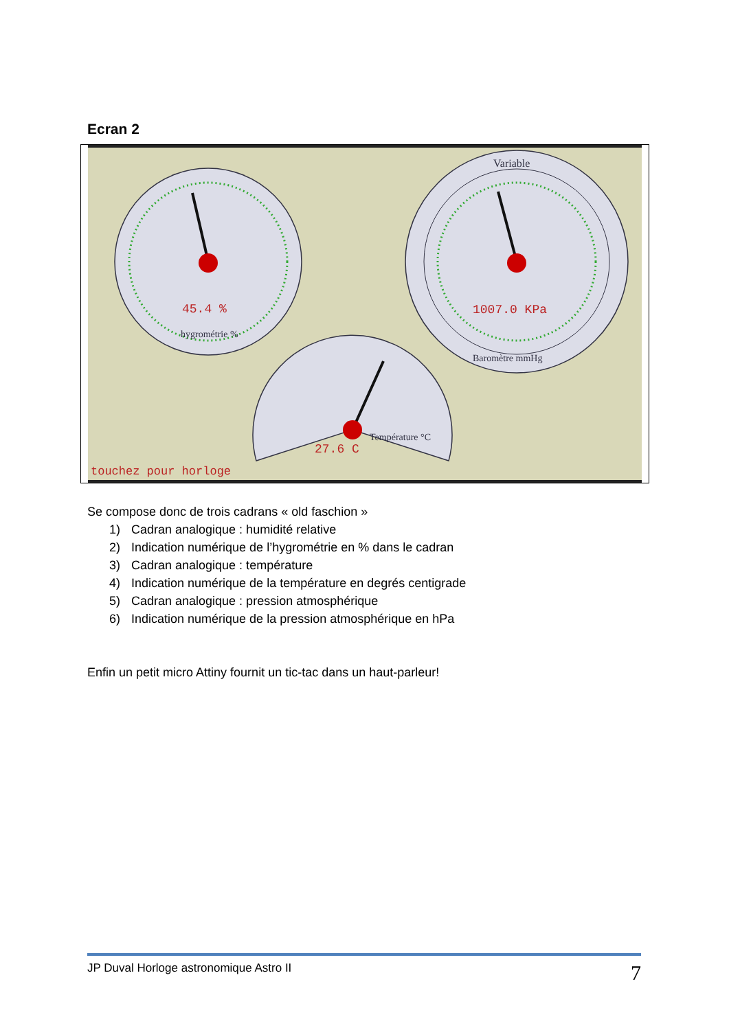Ecran 2
45.4 %
hygrométrie %
1007.0 KPa
Variable
Baromètre mmHg
27.6 C
Température °C
touchez pour horloge
Se compose donc de trois cadrans « old faschion »
1) Cadran analogique : humidité relative
2) Indication numérique de l’hygrométrie en % dans le cadran
3) Cadran analogique : température
4) Indication numérique de la température en degrés centigrade
5) Cadran analogique : pression atmosphérique
6) Indication numérique de la pression atmosphérique en hPa
Enfin un petit micro Attiny fournit un tic-tac dans un haut-parleur!
JP Duval Horloge astronomique Astro II 7